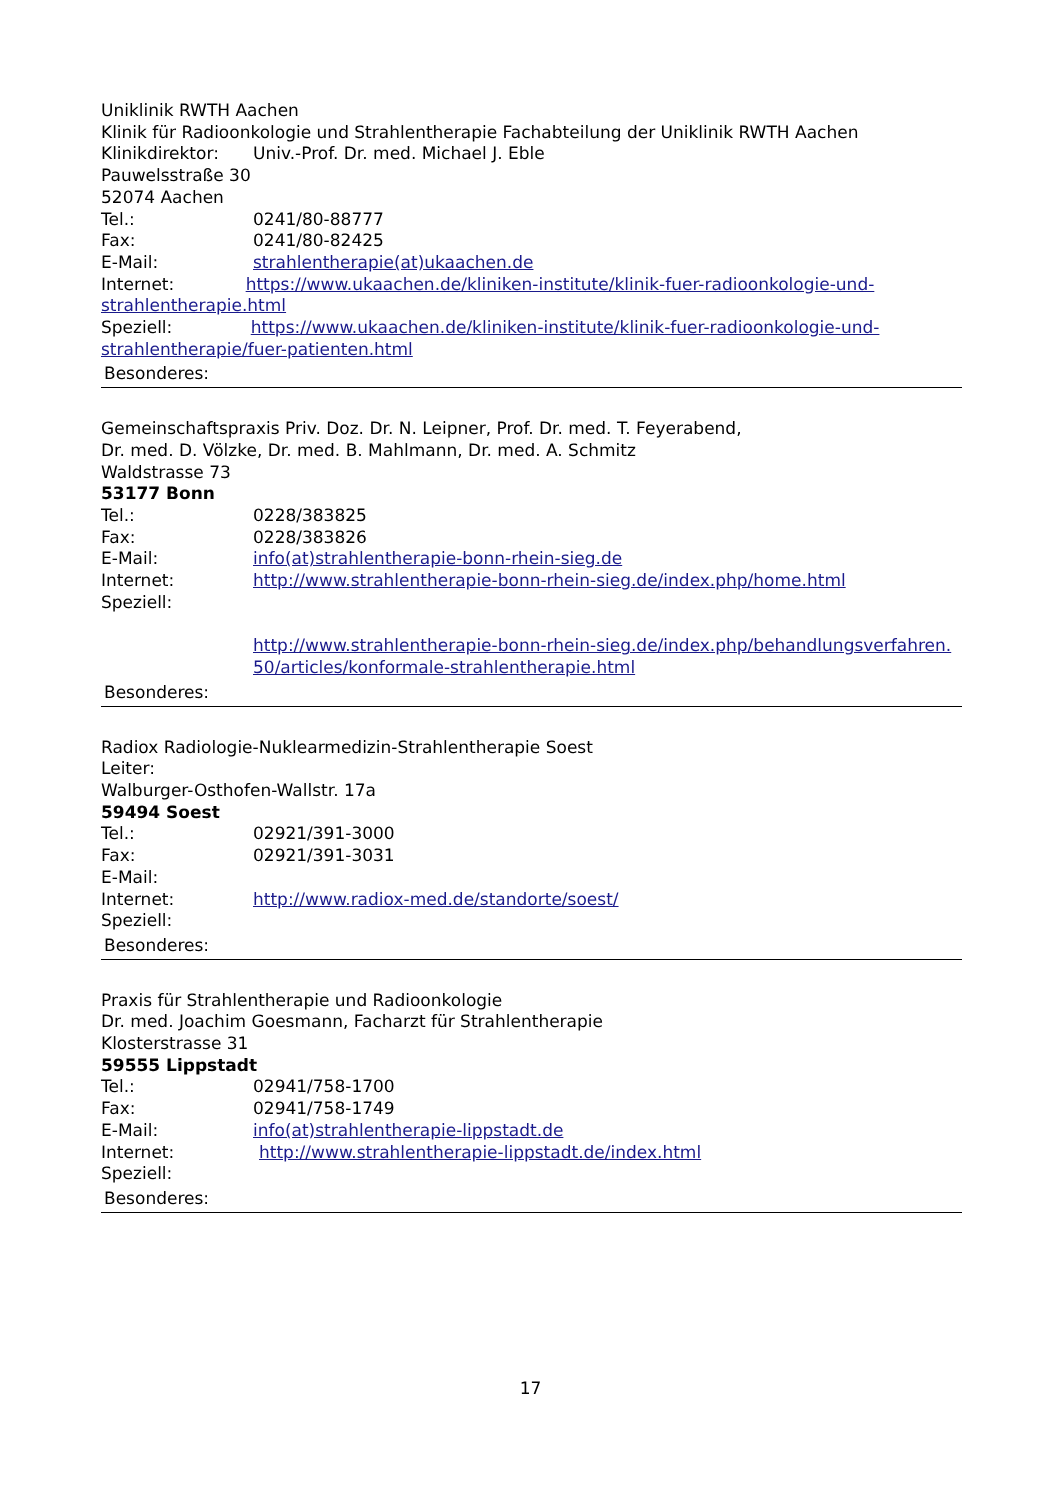Uniklinik RWTH Aachen
Klinik für Radioonkologie und Strahlentherapie Fachabteilung der Uniklinik RWTH Aachen
Klinikdirektor: Univ.-Prof. Dr. med. Michael J. Eble
Pauwelsstraße 30
52074 Aachen
Tel.: 0241/80-88777
Fax: 0241/80-82425
E-Mail: strahlentherapie(at)ukaachen.de
Internet: https://www.ukaachen.de/kliniken-institute/klinik-fuer-radioonkologie-und-strahlentherapie.html
Speziell: https://www.ukaachen.de/kliniken-institute/klinik-fuer-radioonkologie-und-strahlentherapie/fuer-patienten.html
Besonderes:
Gemeinschaftspraxis Priv. Doz. Dr. N. Leipner, Prof. Dr. med. T. Feyerabend,
Dr. med. D. Völzke, Dr. med. B. Mahlmann, Dr. med. A. Schmitz
Waldstrasse 73
53177 Bonn
Tel.: 0228/383825
Fax: 0228/383826
E-Mail: info(at)strahlentherapie-bonn-rhein-sieg.de
Internet: http://www.strahlentherapie-bonn-rhein-sieg.de/index.php/home.html
Speziell:
http://www.strahlentherapie-bonn-rhein-sieg.de/index.php/behandlungsverfahren.50/articles/konformale-strahlentherapie.html
Besonderes:
Radiox Radiologie-Nuklearmedizin-Strahlentherapie Soest
Leiter:
Walburger-Osthofen-Wallstr. 17a
59494 Soest
Tel.: 02921/391-3000
Fax: 02921/391-3031
E-Mail:
Internet: http://www.radiox-med.de/standorte/soest/
Speziell:
Besonderes:
Praxis für Strahlentherapie und Radioonkologie
Dr. med. Joachim Goesmann, Facharzt für Strahlentherapie
Klosterstrasse 31
59555 Lippstadt
Tel.: 02941/758-1700
Fax: 02941/758-1749
E-Mail: info(at)strahlentherapie-lippstadt.de
Internet: http://www.strahlentherapie-lippstadt.de/index.html
Speziell:
Besonderes:
17